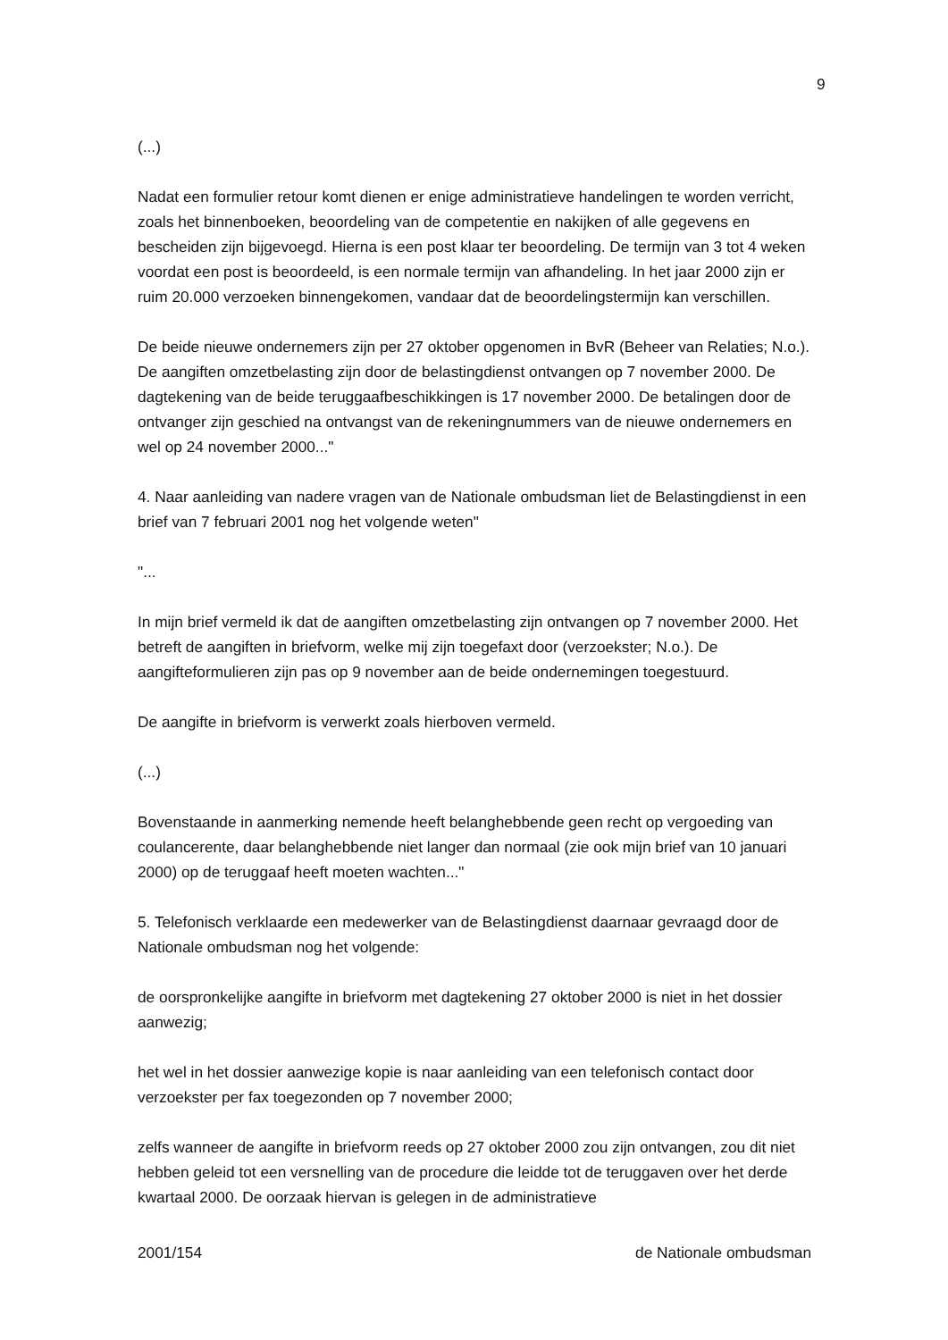9
(...)
Nadat een formulier retour komt dienen er enige administratieve handelingen te worden verricht, zoals het binnenboeken, beoordeling van de competentie en nakijken of alle gegevens en bescheiden zijn bijgevoegd. Hierna is een post klaar ter beoordeling. De termijn van 3 tot 4 weken voordat een post is beoordeeld, is een normale termijn van afhandeling. In het jaar 2000 zijn er ruim 20.000 verzoeken binnengekomen, vandaar dat de beoordelingstermijn kan verschillen.
De beide nieuwe ondernemers zijn per 27 oktober opgenomen in BvR (Beheer van Relaties; N.o.). De aangiften omzetbelasting zijn door de belastingdienst ontvangen op 7 november 2000. De dagtekening van de beide teruggaafbeschikkingen is 17 november 2000. De betalingen door de ontvanger zijn geschied na ontvangst van de rekeningnummers van de nieuwe ondernemers en wel op 24 november 2000..."
4. Naar aanleiding van nadere vragen van de Nationale ombudsman liet de Belastingdienst in een brief van 7 februari 2001 nog het volgende weten"
"...
In mijn brief vermeld ik dat de aangiften omzetbelasting zijn ontvangen op 7 november 2000. Het betreft de aangiften in briefvorm, welke mij zijn toegefaxt door (verzoekster; N.o.). De aangifteformulieren zijn pas op 9 november aan de beide ondernemingen toegestuurd.
De aangifte in briefvorm is verwerkt zoals hierboven vermeld.
(...)
Bovenstaande in aanmerking nemende heeft belanghebbende geen recht op vergoeding van coulancerente, daar belanghebbende niet langer dan normaal (zie ook mijn brief van 10 januari 2000) op de teruggaaf heeft moeten wachten..."
5. Telefonisch verklaarde een medewerker van de Belastingdienst daarnaar gevraagd door de Nationale ombudsman nog het volgende:
de oorspronkelijke aangifte in briefvorm met dagtekening 27 oktober 2000 is niet in het dossier aanwezig;
het wel in het dossier aanwezige kopie is naar aanleiding van een telefonisch contact door verzoekster per fax toegezonden op 7 november 2000;
zelfs wanneer de aangifte in briefvorm reeds op 27 oktober 2000 zou zijn ontvangen, zou dit niet hebben geleid tot een versnelling van de procedure die leidde tot de teruggaven over het derde kwartaal 2000. De oorzaak hiervan is gelegen in de administratieve
2001/154 de Nationale ombudsman